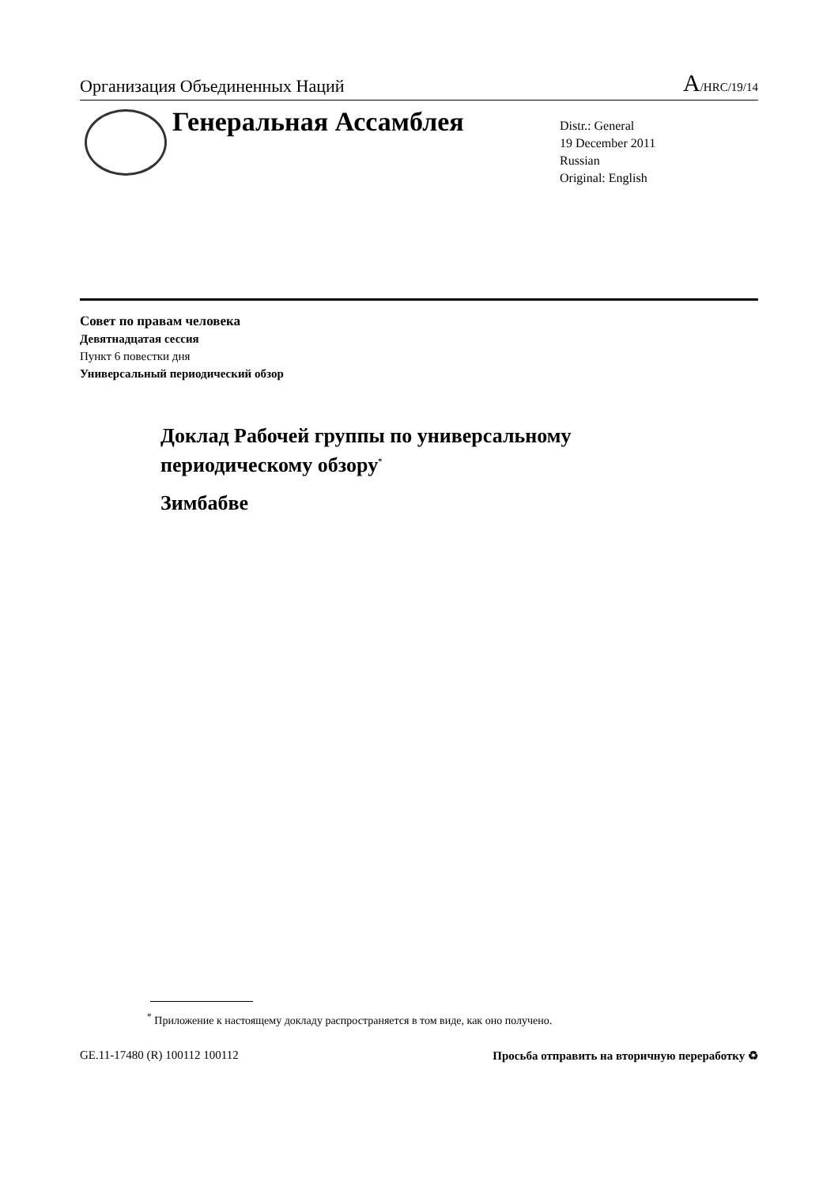Организация Объединенных Наций A/HRC/19/14
Генеральная Ассамблея
Distr.: General
19 December 2011
Russian
Original: English
Совет по правам человека
Девятнадцатая сессия
Пункт 6 повестки дня
Универсальный периодический обзор
Доклад Рабочей группы по универсальному
периодическому обзору<sup>*</sup>
Зимбабве
<sup>*</sup> Приложение к настоящему докладу распространяется в том виде, как оно получено.
GE.11-17480 (R) 100112 100112 Просьба отправить на вторичную переработку ♻